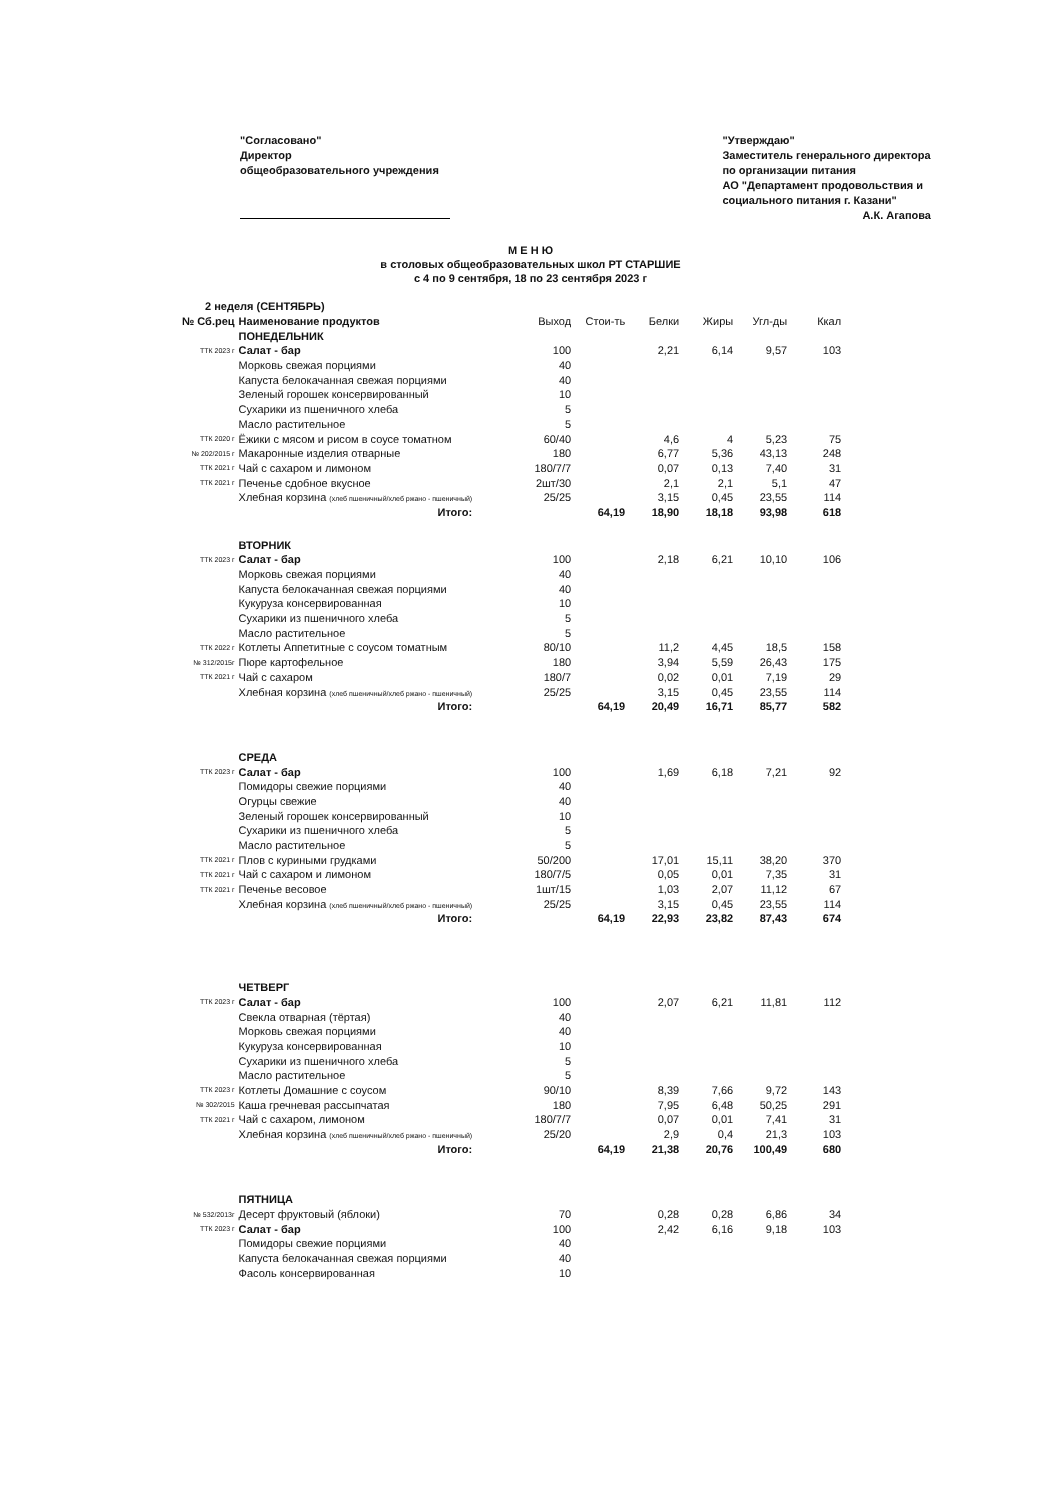"Согласовано"
Директор
общеобразовательного учреждения
"Утверждаю"
Заместитель генерального директора
по организации питания
АО "Департамент продовольствия и
социального питания г. Казани"
А.К. Агапова
М Е Н Ю
в столовых общеобразовательных школ РТ СТАРШИЕ
с 4 по 9 сентября, 18 по 23 сентября 2023 г
| 2 неделя (СЕНТЯБРЬ) | | | | | | | |
| --- | --- | --- | --- | --- | --- | --- | --- |
| № Сб.рец | Наименование продуктов | Выход | Стои-ть | Белки | Жиры | Угл-ды | Ккал |
| | ПОНЕДЕЛЬНИК | | | | | | |
| ТТК 2023 г | Салат - бар | 100 | | 2,21 | 6,14 | 9,57 | 103 |
| | Морковь свежая порциями | 40 | | | | | |
| | Капуста белокачанная свежая порциями | 40 | | | | | |
| | Зеленый горошек консервированный | 10 | | | | | |
| | Сухарики из пшеничного хлеба | 5 | | | | | |
| | Масло растительное | 5 | | | | | |
| ТТК 2020 г | Ёжики с мясом и рисом в соусе томатном | 60/40 | | 4,6 | 4 | 5,23 | 75 |
| № 202/2015 г | Макаронные изделия отварные | 180 | | 6,77 | 5,36 | 43,13 | 248 |
| ТТК 2021 г | Чай с сахаром и лимоном | 180/7/7 | | 0,07 | 0,13 | 7,40 | 31 |
| ТТК 2021 г | Печенье сдобное вкусное | 2шт/30 | | 2,1 | 2,1 | 5,1 | 47 |
| | Хлебная корзина (хлеб пшеничный/хлеб ржано - пшеничный) | 25/25 | | 3,15 | 0,45 | 23,55 | 114 |
| | Итого: | | 64,19 | 18,90 | 18,18 | 93,98 | 618 |
| | ВТОРНИК | | | | | | |
| ТТК 2023 г | Салат - бар | 100 | | 2,18 | 6,21 | 10,10 | 106 |
| | Морковь свежая порциями | 40 | | | | | |
| | Капуста белокачанная свежая порциями | 40 | | | | | |
| | Кукуруза консервированная | 10 | | | | | |
| | Сухарики из пшеничного хлеба | 5 | | | | | |
| | Масло растительное | 5 | | | | | |
| ТТК 2022 г | Котлеты Аппетитные с соусом томатным | 80/10 | | 11,2 | 4,45 | 18,5 | 158 |
| № 312/2015г | Пюре картофельное | 180 | | 3,94 | 5,59 | 26,43 | 175 |
| ТТК 2021 г | Чай с сахаром | 180/7 | | 0,02 | 0,01 | 7,19 | 29 |
| | Хлебная корзина (хлеб пшеничный/хлеб ржано - пшеничный) | 25/25 | | 3,15 | 0,45 | 23,55 | 114 |
| | Итого: | | 64,19 | 20,49 | 16,71 | 85,77 | 582 |
| | СРЕДА | | | | | | |
| ТТК 2023 г | Салат - бар | 100 | | 1,69 | 6,18 | 7,21 | 92 |
| | Помидоры свежие порциями | 40 | | | | | |
| | Огурцы свежие | 40 | | | | | |
| | Зеленый горошек консервированный | 10 | | | | | |
| | Сухарики из пшеничного хлеба | 5 | | | | | |
| | Масло растительное | 5 | | | | | |
| ТТК 2021 г | Плов с куриными грудками | 50/200 | | 17,01 | 15,11 | 38,20 | 370 |
| ТТК 2021 г | Чай с сахаром и лимоном | 180/7/5 | | 0,05 | 0,01 | 7,35 | 31 |
| ТТК 2021 г | Печенье весовое | 1шт/15 | | 1,03 | 2,07 | 11,12 | 67 |
| | Хлебная корзина (хлеб пшеничный/хлеб ржано - пшеничный) | 25/25 | | 3,15 | 0,45 | 23,55 | 114 |
| | Итого: | | 64,19 | 22,93 | 23,82 | 87,43 | 674 |
| | ЧЕТВЕРГ | | | | | | |
| ТТК 2023 г | Салат - бар | 100 | | 2,07 | 6,21 | 11,81 | 112 |
| | Свекла отварная (тёртая) | 40 | | | | | |
| | Морковь свежая порциями | 40 | | | | | |
| | Кукуруза консервированная | 10 | | | | | |
| | Сухарики из пшеничного хлеба | 5 | | | | | |
| | Масло растительное | 5 | | | | | |
| ТТК 2023 г | Котлеты Домашние с соусом | 90/10 | | 8,39 | 7,66 | 9,72 | 143 |
| № 302/2015 | Каша гречневая рассыпчатая | 180 | | 7,95 | 6,48 | 50,25 | 291 |
| ТТК 2021 г | Чай с сахаром, лимоном | 180/7/7 | | 0,07 | 0,01 | 7,41 | 31 |
| | Хлебная корзина (хлеб пшеничный/хлеб ржано - пшеничный) | 25/20 | | 2,9 | 0,4 | 21,3 | 103 |
| | Итого: | | 64,19 | 21,38 | 20,76 | 100,49 | 680 |
| | ПЯТНИЦА | | | | | | |
| № 532/2013г | Десерт фруктовый (яблоки) | 70 | | 0,28 | 0,28 | 6,86 | 34 |
| ТТК 2023 г | Салат - бар | 100 | | 2,42 | 6,16 | 9,18 | 103 |
| | Помидоры свежие порциями | 40 | | | | | |
| | Капуста белокачанная свежая порциями | 40 | | | | | |
| | Фасоль консервированная | 10 | | | | | |